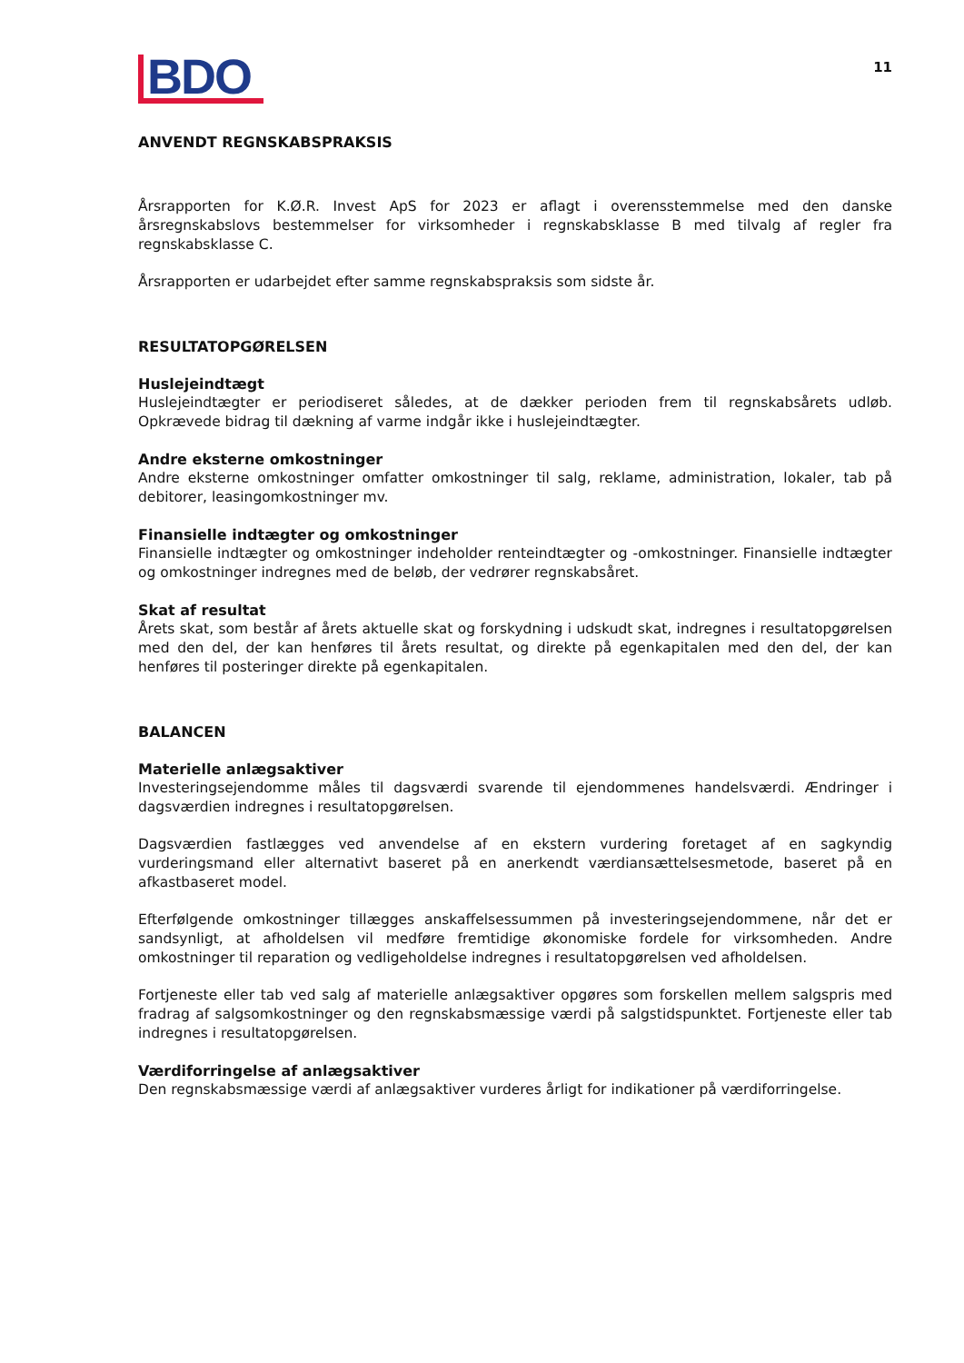BDO
11
ANVENDT REGNSKABSPRAKSIS
Årsrapporten for K.Ø.R. Invest ApS for 2023 er aflagt i overensstemmelse med den danske årsregnskabslovs bestemmelser for virksomheder i regnskabsklasse B med tilvalg af regler fra regnskabsklasse C.
Årsrapporten er udarbejdet efter samme regnskabspraksis som sidste år.
RESULTATOPGØRELSEN
Huslejeindtægt
Huslejeindtægter er periodiseret således, at de dækker perioden frem til regnskabsårets udløb. Opkrævede bidrag til dækning af varme indgår ikke i huslejeindtægter.
Andre eksterne omkostninger
Andre eksterne omkostninger omfatter omkostninger til salg, reklame, administration, lokaler, tab på debitorer, leasingomkostninger mv.
Finansielle indtægter og omkostninger
Finansielle indtægter og omkostninger indeholder renteindtægter og -omkostninger. Finansielle indtægter og omkostninger indregnes med de beløb, der vedrører regnskabsåret.
Skat af resultat
Årets skat, som består af årets aktuelle skat og forskydning i udskudt skat, indregnes i resultatopgørelsen med den del, der kan henføres til årets resultat, og direkte på egenkapitalen med den del, der kan henføres til posteringer direkte på egenkapitalen.
BALANCEN
Materielle anlægsaktiver
Investeringsejendomme måles til dagsværdi svarende til ejendommenes handelsværdi. Ændringer i dagsværdien indregnes i resultatopgørelsen.
Dagsværdien fastlægges ved anvendelse af en ekstern vurdering foretaget af en sagkyndig vurderingsmand eller alternativt baseret på en anerkendt værdiansættelsesmetode, baseret på en afkastbaseret model.
Efterfølgende omkostninger tillægges anskaffelsessummen på investeringsejendommene, når det er sandsynligt, at afholdelsen vil medføre fremtidige økonomiske fordele for virksomheden. Andre omkostninger til reparation og vedligeholdelse indregnes i resultatopgørelsen ved afholdelsen.
Fortjeneste eller tab ved salg af materielle anlægsaktiver opgøres som forskellen mellem salgspris med fradrag af salgsomkostninger og den regnskabsmæssige værdi på salgstidspunktet. Fortjeneste eller tab indregnes i resultatopgørelsen.
Værdiforringelse af anlægsaktiver
Den regnskabsmæssige værdi af anlægsaktiver vurderes årligt for indikationer på værdiforringelse.